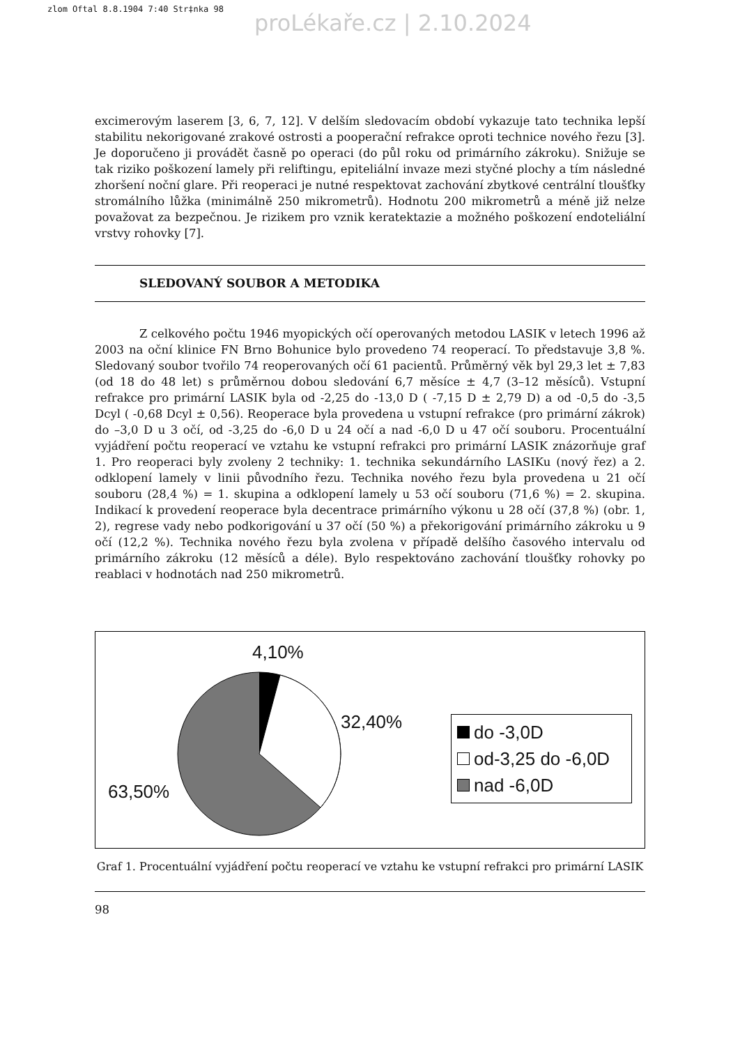zlom Oftal 8.8.1904 7:40 Str‡nka 98
proLékaře.cz | 2.10.2024
excimerovým laserem [3, 6, 7, 12]. V delším sledovacím období vykazuje tato technika lepší stabilitu nekorigované zrakové ostrosti a pooperační refrakce oproti technice nového řezu [3]. Je doporučeno ji provádět časně po operaci (do půl roku od primárního zákroku). Snižuje se tak riziko poškození lamely při reliftingu, epiteliální invaze mezi styčné plochy a tím následné zhoršení noční glare. Při reoperaci je nutné respektovat zachování zbytkové centrální tloušťky stromálního lůžka (minimálně 250 mikrometrů). Hodnotu 200 mikrometrů a méně již nelze považovat za bezpečnou. Je rizikem pro vznik keratektazie a možného poškození endoteliální vrstvy rohovky [7].
SLEDOVANÝ SOUBOR A METODIKA
Z celkového počtu 1946 myopických očí operovaných metodou LASIK v letech 1996 až 2003 na oční klinice FN Brno Bohunice bylo provedeno 74 reoperací. To představuje 3,8 %. Sledovaný soubor tvořilo 74 reoperovaných očí 61 pacientů. Průměrný věk byl 29,3 let ± 7,83 (od 18 do 48 let) s průměrnou dobou sledování 6,7 měsíce ± 4,7 (3–12 měsíců). Vstupní refrakce pro primární LASIK byla od -2,25 do -13,0 D ( -7,15 D ± 2,79 D) a od -0,5 do -3,5 Dcyl ( -0,68 Dcyl ± 0,56). Reoperace byla provedena u vstupní refrakce (pro primární zákrok) do –3,0 D u 3 očí, od -3,25 do -6,0 D u 24 očí a nad -6,0 D u 47 očí souboru. Procentuální vyjádření počtu reoperací ve vztahu ke vstupní refrakci pro primární LASIK znázorňuje graf 1. Pro reoperaci byly zvoleny 2 techniky: 1. technika sekundárního LASIKu (nový řez) a 2. odklopení lamely v linii původního řezu. Technika nového řezu byla provedena u 21 očí souboru (28,4 %) = 1. skupina a odklopení lamely u 53 očí souboru (71,6 %) = 2. skupina. Indikací k provedení reoperace byla decentrace primárního výkonu u 28 očí (37,8 %) (obr. 1, 2), regrese vady nebo podkorigování u 37 očí (50 %) a překorigování primárního zákroku u 9 očí (12,2 %). Technika nového řezu byla zvolena v případě delšího časového intervalu od primárního zákroku (12 měsíců a déle). Bylo respektováno zachování tloušťky rohovky po reablaci v hodnotách nad 250 mikrometrů.
4,10%
32,40%
63,50%
do -3,0D
od-3,25 do -6,0D
nad -6,0D
Graf 1. Procentuální vyjádření počtu reoperací ve vztahu ke vstupní refrakci pro primární LASIK
98